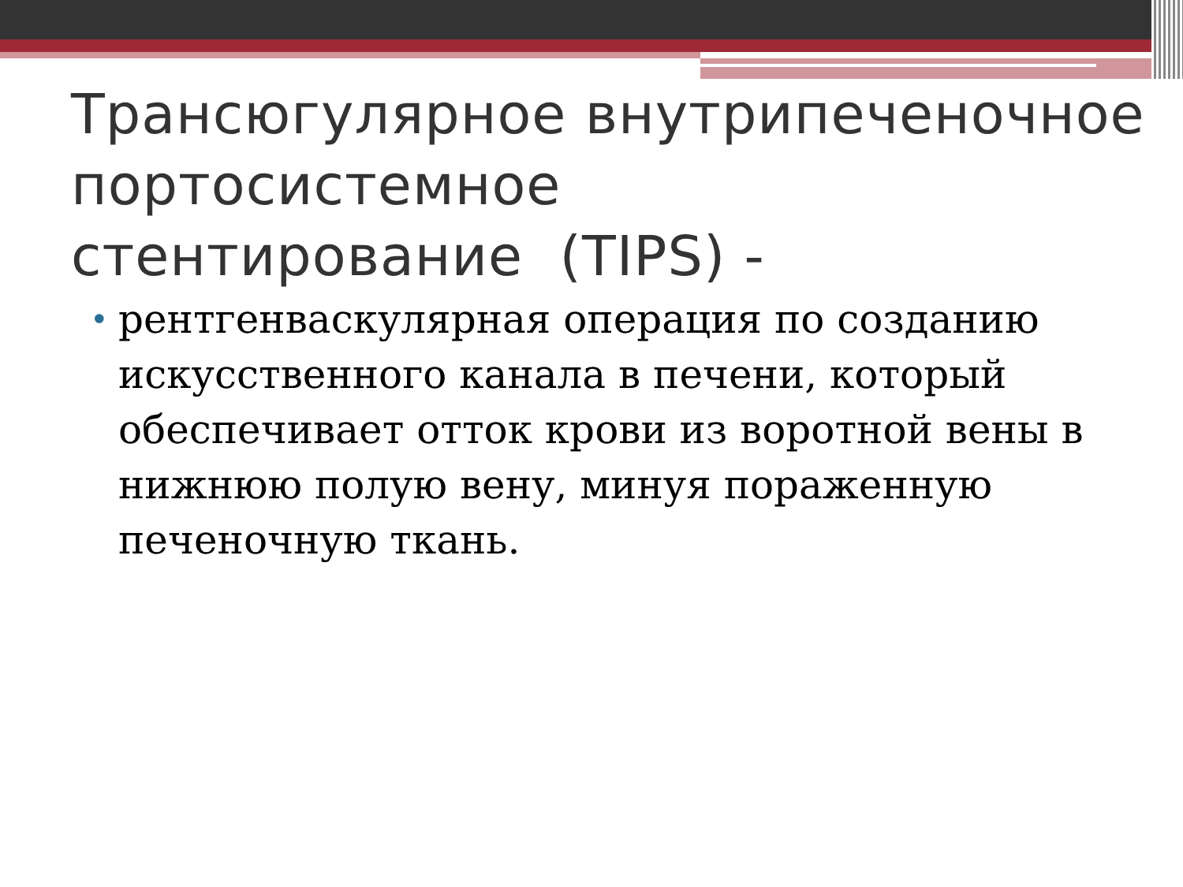Трансюгулярное внутрипеченочное
портосистемное
стентирование (TIPS) -
• рентгенваскулярная операция по созданию искусственного канала в печени, который обеспечивает отток крови из воротной вены в нижнюю полую вену, минуя пораженную печеночную ткань.